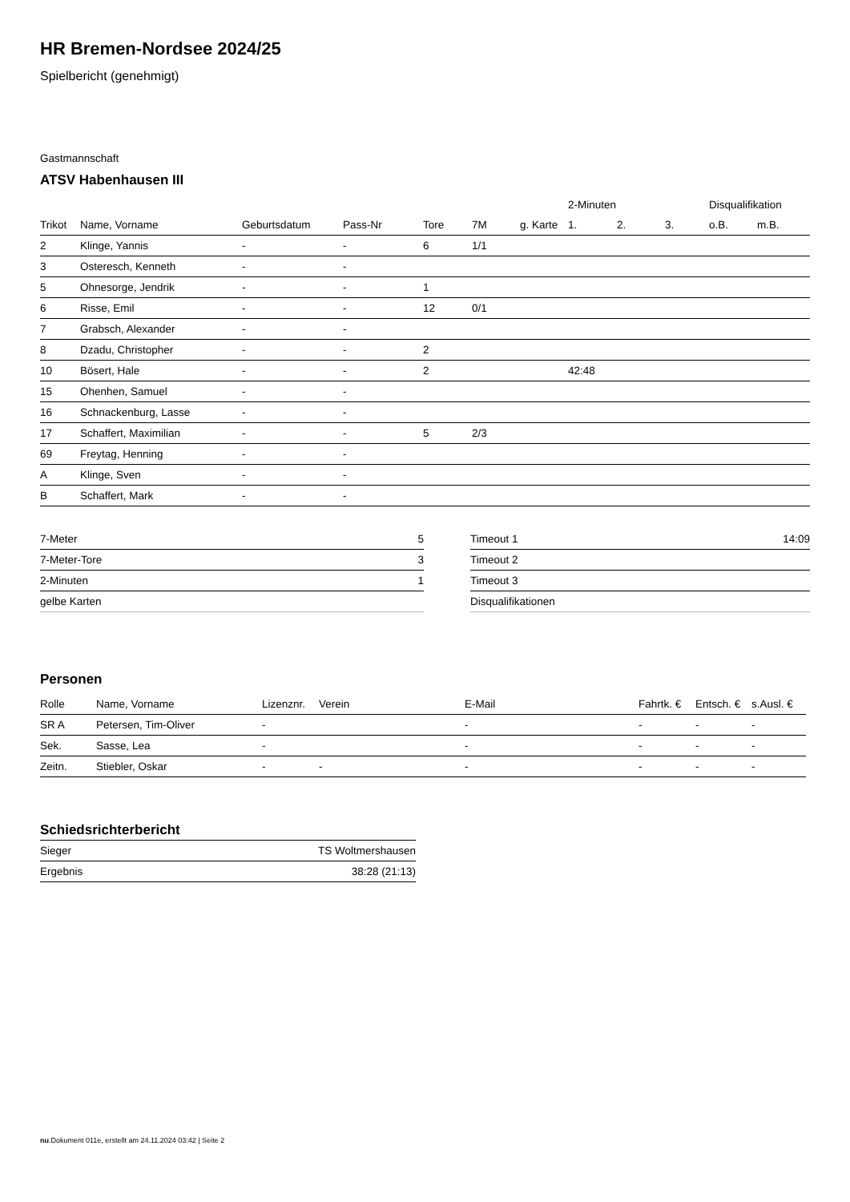HR Bremen-Nordsee 2024/25
Spielbericht (genehmigt)
Gastmannschaft
ATSV Habenhausen III
| | | | | | | | 2-Minuten | | | Disqualifikation | |
| --- | --- | --- | --- | --- | --- | --- | --- | --- | --- | --- | --- |
| Trikot | Name, Vorname | Geburtsdatum | Pass-Nr | Tore | 7M | g. Karte | 1. | 2. | 3. | o.B. | m.B. |
| 2 | Klinge, Yannis | - | - | 6 | 1/1 | | | | | | |
| 3 | Osteresch, Kenneth | - | - | | | | | | | | |
| 5 | Ohnesorge, Jendrik | - | - | 1 | | | | | | | |
| 6 | Risse, Emil | - | - | 12 | 0/1 | | | | | | |
| 7 | Grabsch, Alexander | - | - | | | | | | | | |
| 8 | Dzadu, Christopher | - | - | 2 | | | | | | | |
| 10 | Bösert, Hale | - | - | 2 | | | 42:48 | | | | |
| 15 | Ohenhen, Samuel | - | - | | | | | | | | |
| 16 | Schnackenburg, Lasse | - | - | | | | | | | | |
| 17 | Schaffert, Maximilian | - | - | 5 | 2/3 | | | | | | |
| 69 | Freytag, Henning | - | - | | | | | | | | |
| A | Klinge, Sven | - | - | | | | | | | | |
| B | Schaffert, Mark | - | - | | | | | | | | |
| 7-Meter | 5 |
| 7-Meter-Tore | 3 |
| 2-Minuten | 1 |
| gelbe Karten | |
| Timeout 1 | 14:09 |
| Timeout 2 | |
| Timeout 3 | |
| Disqualifikationen | |
Personen
| Rolle | Name, Vorname | Lizenznr. | Verein | E-Mail | Fahrtk. € | Entsch. € | s.Ausl. € |
| --- | --- | --- | --- | --- | --- | --- | --- |
| SR A | Petersen, Tim-Oliver | - | | - | - | - | - |
| Sek. | Sasse, Lea | - | | - | - | - | - |
| Zeitn. | Stiebler, Oskar | - | - | - | - | - | - |
Schiedsrichterbericht
| Sieger | TS Woltmershausen |
| Ergebnis | 38:28 (21:13) |
nu.Dokument 011e, erstellt am 24.11.2024 03:42 | Seite 2